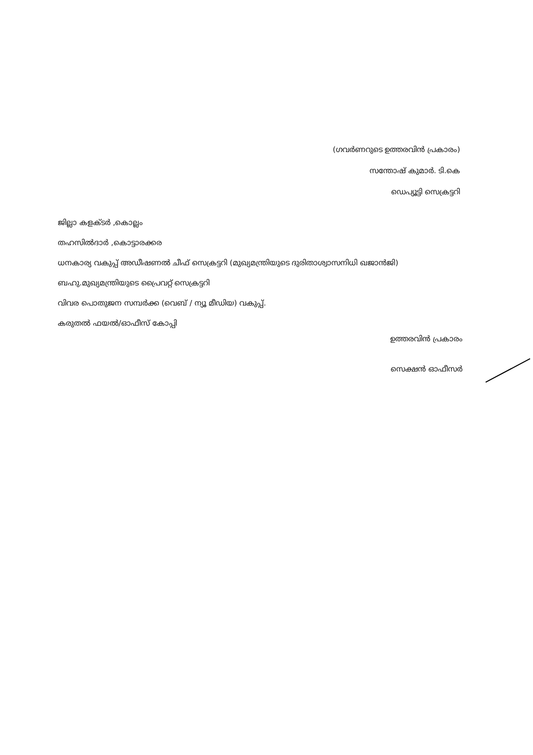(ഗവർണറുടെ ഉത്തരവിൻ പ്രകാരം)
സന്തോഷ് കുമാർ. ടി.കെ
ഡെപ്യൂട്ടി സെക്രട്ടറി
ജില്ലാ കളക്ടർ ,കൊല്ലം
തഹസിൽദാർ ,കൊട്ടാരക്കര
ധനകാര്യ വകുപ്പ് അഡീഷണൽ ചീഫ് സെക്രട്ടറി (മുഖ്യമന്ത്രിയുടെ ദുരിതാശ്വാസനിധി ഖജാൻജി)
ബഹു.മുഖ്യമന്ത്രിയുടെ പ്രൈവറ്റ് സെക്രട്ടറി
വിവര പൊതുജന സമ്പർക്ക (വെബ് / ന്യൂ മീഡിയ) വകുപ്പ്.
കരുതൽ ഫയൽ/ഓഫീസ് കോപ്പി
ഉത്തരവിൻ പ്രകാരം
സെക്ഷൻ ഓഫീസർ